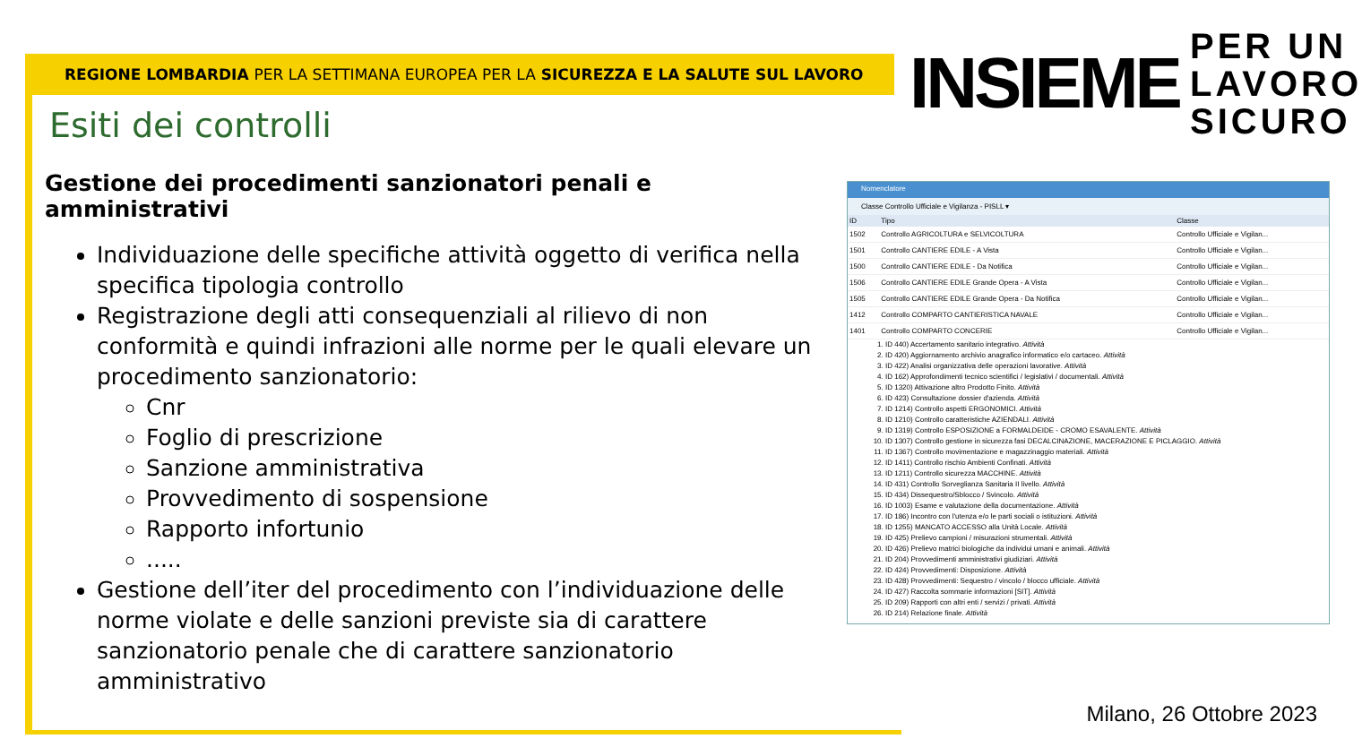REGIONE LOMBARDIA PER LA SETTIMANA EUROPEA PER LA SICUREZZA E LA SALUTE SUL LAVORO
INSIEME
PER UN
LAVORO
SICURO
Esiti dei controlli
Gestione dei procedimenti sanzionatori penali e amministrativi
Individuazione delle specifiche attività oggetto di verifica nella specifica tipologia controllo
Registrazione degli atti consequenziali al rilievo di non conformità e quindi infrazioni alle norme per le quali elevare un procedimento sanzionatorio:
Cnr
Foglio di prescrizione
Sanzione amministrativa
Provvedimento di sospensione
Rapporto infortunio
.....
Gestione dell’iter del procedimento con l’individuazione delle norme violate e delle sanzioni previste sia di carattere sanzionatorio penale che di carattere sanzionatorio amministrativo
Nomenclatore
Classe Controllo Ufficiale e Vigilanza - PISLL ▾
| ID | Tipo | Classe |
| --- | --- | --- |
| 1502 | Controllo AGRICOLTURA e SELVICOLTURA | Controllo Ufficiale e Vigilan... |
| 1501 | Controllo CANTIERE EDILE - A Vista | Controllo Ufficiale e Vigilan... |
| 1500 | Controllo CANTIERE EDILE - Da Notifica | Controllo Ufficiale e Vigilan... |
| 1506 | Controllo CANTIERE EDILE Grande Opera - A Vista | Controllo Ufficiale e Vigilan... |
| 1505 | Controllo CANTIERE EDILE Grande Opera - Da Notifica | Controllo Ufficiale e Vigilan... |
| 1412 | Controllo COMPARTO CANTIERISTICA NAVALE | Controllo Ufficiale e Vigilan... |
| 1401 | Controllo COMPARTO CONCERIE | Controllo Ufficiale e Vigilan... |
1. ID 440) Accertamento sanitario integrativo. Attività
2. ID 420) Aggiornamento archivio anagrafico informatico e/o cartaceo. Attività
3. ID 422) Analisi organizzativa delle operazioni lavorative. Attività
4. ID 162) Approfondimenti tecnico scientifici / legislativi / documentali. Attività
5. ID 1320) Attivazione altro Prodotto Finito. Attività
6. ID 423) Consultazione dossier d'azienda. Attività
7. ID 1214) Controllo aspetti ERGONOMICI. Attività
8. ID 1210) Controllo caratteristiche AZIENDALI. Attività
9. ID 1319) Controllo ESPOSIZIONE a FORMALDEIDE - CROMO ESAVALENTE. Attività
10. ID 1307) Controllo gestione in sicurezza fasi DECALCINAZIONE, MACERAZIONE E PICLAGGIO. Attività
11. ID 1367) Controllo movimentazione e magazzinaggio materiali. Attività
12. ID 1411) Controllo rischio Ambienti Confinati. Attività
13. ID 1211) Controllo sicurezza MACCHINE. Attività
14. ID 431) Controllo Sorveglianza Sanitaria II livello. Attività
15. ID 434) Dissequestro/Sblocco / Svincolo. Attività
16. ID 1003) Esame e valutazione della documentazione. Attività
17. ID 186) Incontro con l'utenza e/o le parti sociali o istituzioni. Attività
18. ID 1255) MANCATO ACCESSO alla Unità Locale. Attività
19. ID 425) Prelievo campioni / misurazioni strumentali. Attività
20. ID 426) Prelievo matrici biologiche da individui umani e animali. Attività
21. ID 204) Provvedimenti amministrativi giudiziari. Attività
22. ID 424) Provvedimenti: Disposizione. Attività
23. ID 428) Provvedimenti: Sequestro / vincolo / blocco ufficiale. Attività
24. ID 427) Raccolta sommarie informazioni [SIT]. Attività
25. ID 209) Rapporti con altri enti / servizi / privati. Attività
26. ID 214) Relazione finale. Attività
Milano, 26 Ottobre 2023